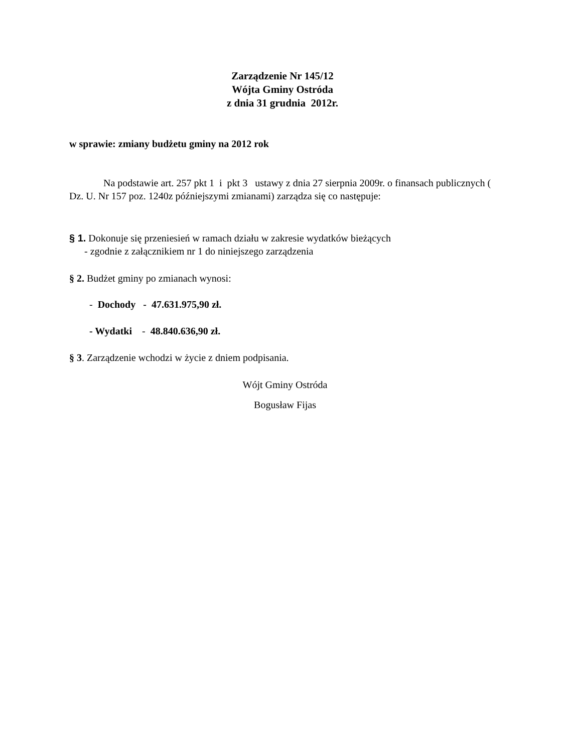Zarządzenie Nr 145/12
Wójta Gminy Ostróda
z dnia 31 grudnia 2012r.
w sprawie: zmiany budżetu gminy na 2012 rok
Na podstawie art. 257 pkt 1 i pkt 3 ustawy z dnia 27 sierpnia 2009r. o finansach publicznych ( Dz. U. Nr 157 poz. 1240z późniejszymi zmianami) zarządza się co następuje:
§ 1. Dokonuje się przeniesień w ramach działu w zakresie wydatków bieżących
- zgodnie z załącznikiem nr 1 do niniejszego zarządzenia
§ 2. Budżet gminy po zmianach wynosi:
- Dochody - 47.631.975,90 zł.
- Wydatki - 48.840.636,90 zł.
§ 3. Zarządzenie wchodzi w życie z dniem podpisania.
Wójt Gminy Ostróda
Bogusław Fijas